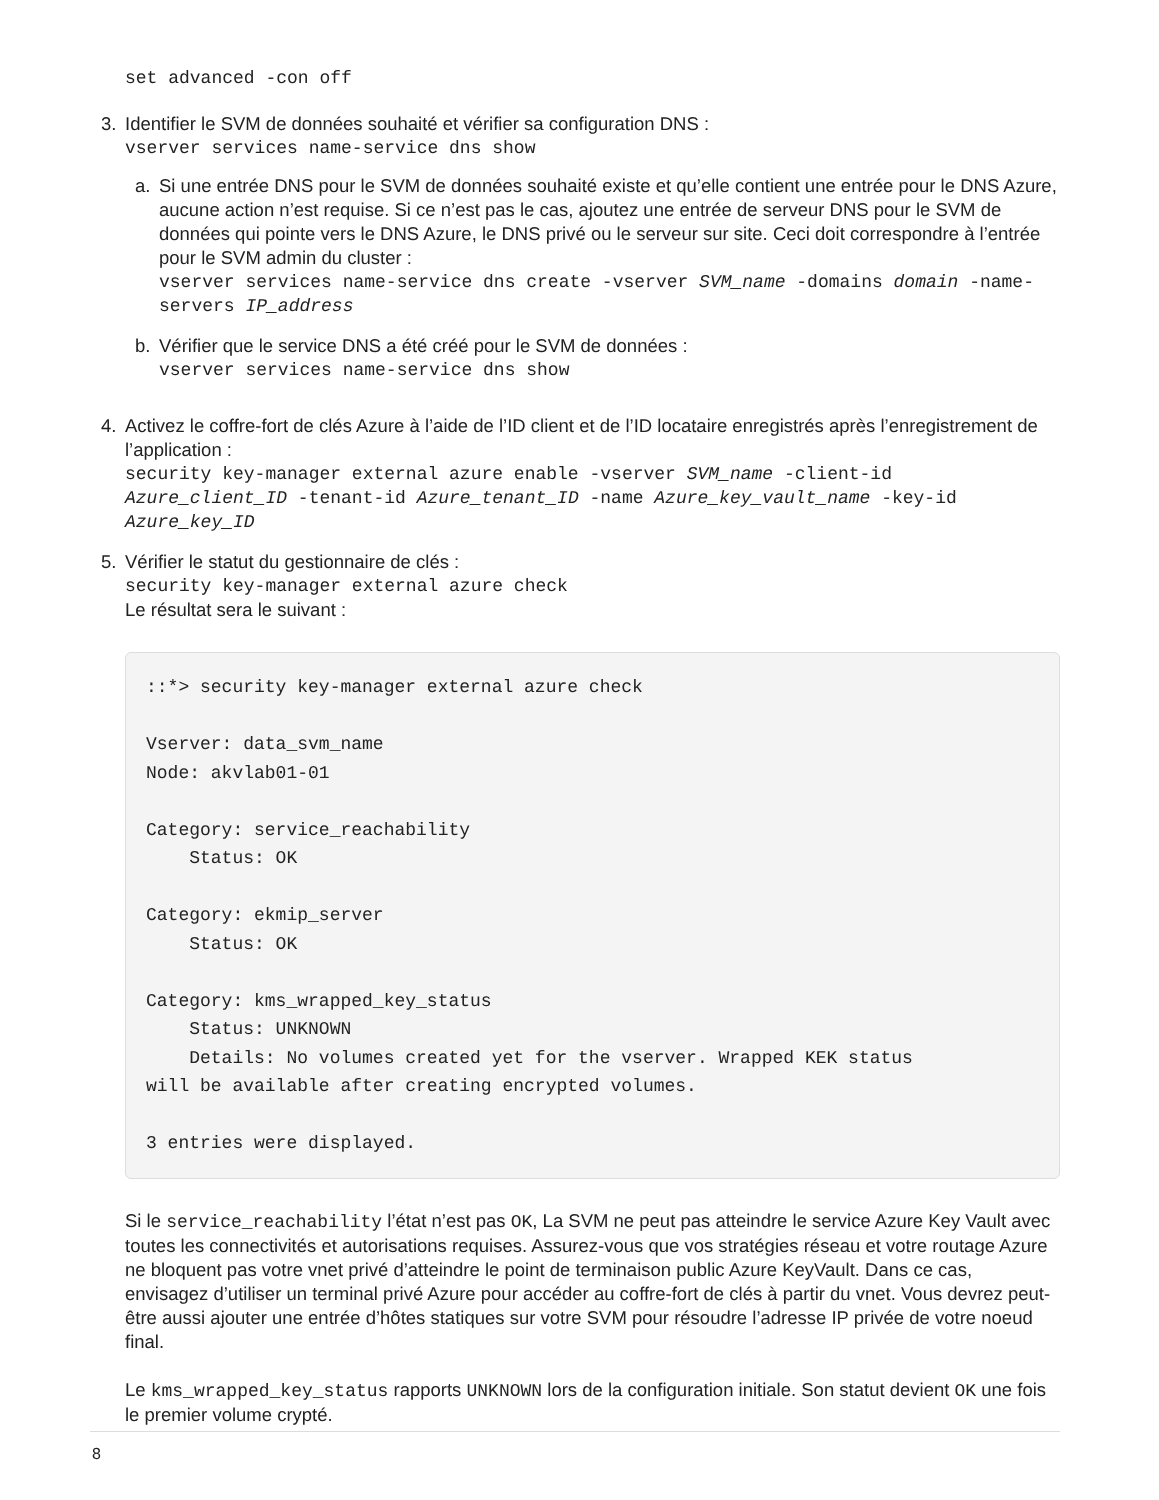set advanced -con off
3. Identifier le SVM de données souhaité et vérifier sa configuration DNS :
vserver services name-service dns show
a. Si une entrée DNS pour le SVM de données souhaité existe et qu’elle contient une entrée pour le DNS Azure, aucune action n’est requise. Si ce n’est pas le cas, ajoutez une entrée de serveur DNS pour le SVM de données qui pointe vers le DNS Azure, le DNS privé ou le serveur sur site. Ceci doit correspondre à l’entrée pour le SVM admin du cluster :
vserver services name-service dns create -vserver SVM_name -domains domain -name-servers IP_address
b. Vérifier que le service DNS a été créé pour le SVM de données :
vserver services name-service dns show
4. Activez le coffre-fort de clés Azure à l’aide de l’ID client et de l’ID locataire enregistrés après l’enregistrement de l’application :
security key-manager external azure enable -vserver SVM_name -client-id Azure_client_ID -tenant-id Azure_tenant_ID -name Azure_key_vault_name -key-id Azure_key_ID
5. Vérifier le statut du gestionnaire de clés :
security key-manager external azure check
Le résultat sera le suivant :
::*> security key-manager external azure check Vserver: data_svm_name Node: akvlab01-01 Category: service_reachability Status: OK Category: ekmip_server Status: OK Category: kms_wrapped_key_status Status: UNKNOWN Details: No volumes created yet for the vserver. Wrapped KEK status will be available after creating encrypted volumes. 3 entries were displayed.
Si le service_reachability l’état n’est pas OK, La SVM ne peut pas atteindre le service Azure Key Vault avec toutes les connectivités et autorisations requises. Assurez-vous que vos stratégies réseau et votre routage Azure ne bloquent pas votre vnet privé d’atteindre le point de terminaison public Azure KeyVault. Dans ce cas, envisagez d’utiliser un terminal privé Azure pour accéder au coffre-fort de clés à partir du vnet. Vous devrez peut-être aussi ajouter une entrée d’hôtes statiques sur votre SVM pour résoudre l’adresse IP privée de votre noeud final.
Le kms_wrapped_key_status rapports UNKNOWN lors de la configuration initiale. Son statut devient OK une fois le premier volume crypté.
8